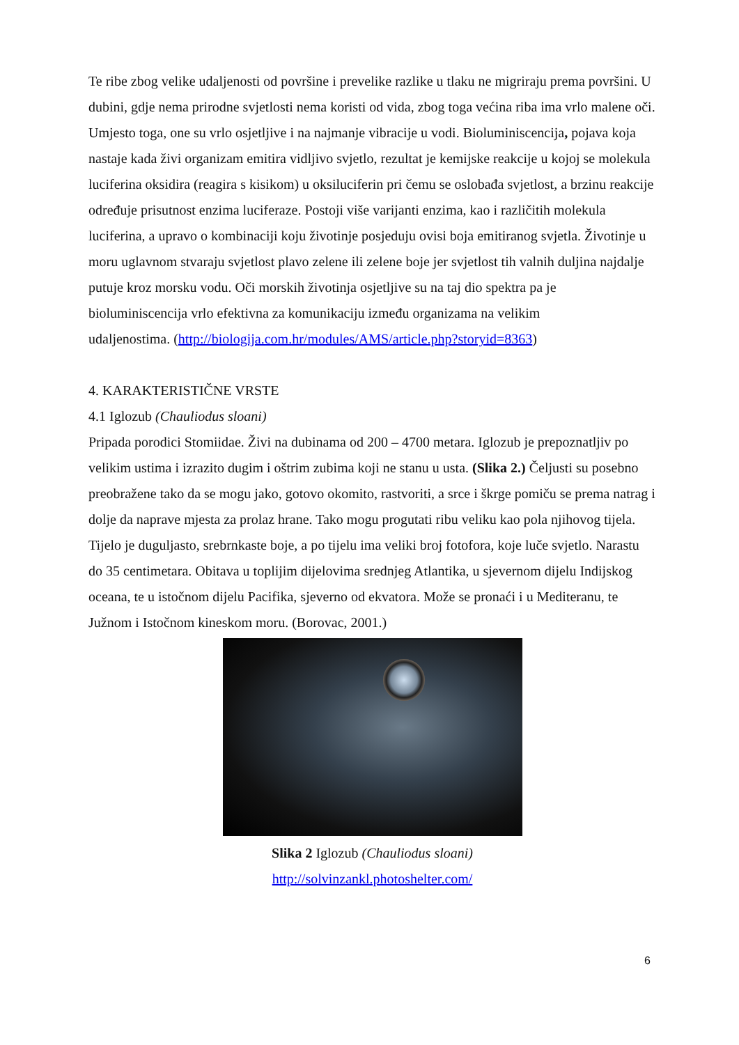Te ribe zbog velike udaljenosti od površine i prevelike razlike u tlaku ne migriraju prema površini. U dubini, gdje nema prirodne svjetlosti nema koristi od vida, zbog toga većina riba ima vrlo malene oči. Umjesto toga, one su vrlo osjetljive i na najmanje vibracije u vodi. Bioluminiscencija, pojava koja nastaje kada živi organizam emitira vidljivo svjetlo, rezultat je kemijske reakcije u kojoj se molekula luciferina oksidira (reagira s kisikom) u oksiluciferin pri čemu se oslobađa svjetlost, a brzinu reakcije određuje prisutnost enzima luciferaze. Postoji više varijanti enzima, kao i različitih molekula luciferina, a upravo o kombinaciji koju životinje posjeduju ovisi boja emitiranog svjetla. Životinje u moru uglavnom stvaraju svjetlost plavo zelene ili zelene boje jer svjetlost tih valnih duljina najdalje putuje kroz morsku vodu. Oči morskih životinja osjetljive su na taj dio spektra pa je bioluminiscencija vrlo efektivna za komunikaciju između organizama na velikim
udaljenostima. (http://biologija.com.hr/modules/AMS/article.php?storyid=8363)
4. KARAKTERISTIČNE VRSTE
4.1 Iglozub (Chauliodus sloani)
Pripada porodici Stomiidae. Živi na dubinama od 200 – 4700 metara. Iglozub je prepoznatljiv po velikim ustima i izrazito dugim i oštrim zubima koji ne stanu u usta. (Slika 2.) Čeljusti su posebno preobražene tako da se mogu jako, gotovo okomito, rastvoriti, a srce i škrge pomiču se prema natrag i dolje da naprave mjesta za prolaz hrane. Tako mogu progutati ribu veliku kao pola njihovog tijela. Tijelo je duguljasto, srebrnkaste boje, a po tijelu ima veliki broj fotofora, koje luče svjetlo. Narastu do 35 centimetara. Obitava u toplijim dijelovima srednjeg Atlantika, u sjevernom dijelu Indijskog oceana, te u istočnom dijelu Pacifika, sjeverno od ekvatora. Može se pronaći i u Mediteranu, te Južnom i Istočnom kineskom moru. (Borovac, 2001.)
Slika 2 Iglozub (Chauliodus sloani)
http://solvinzankl.photoshelter.com/
6